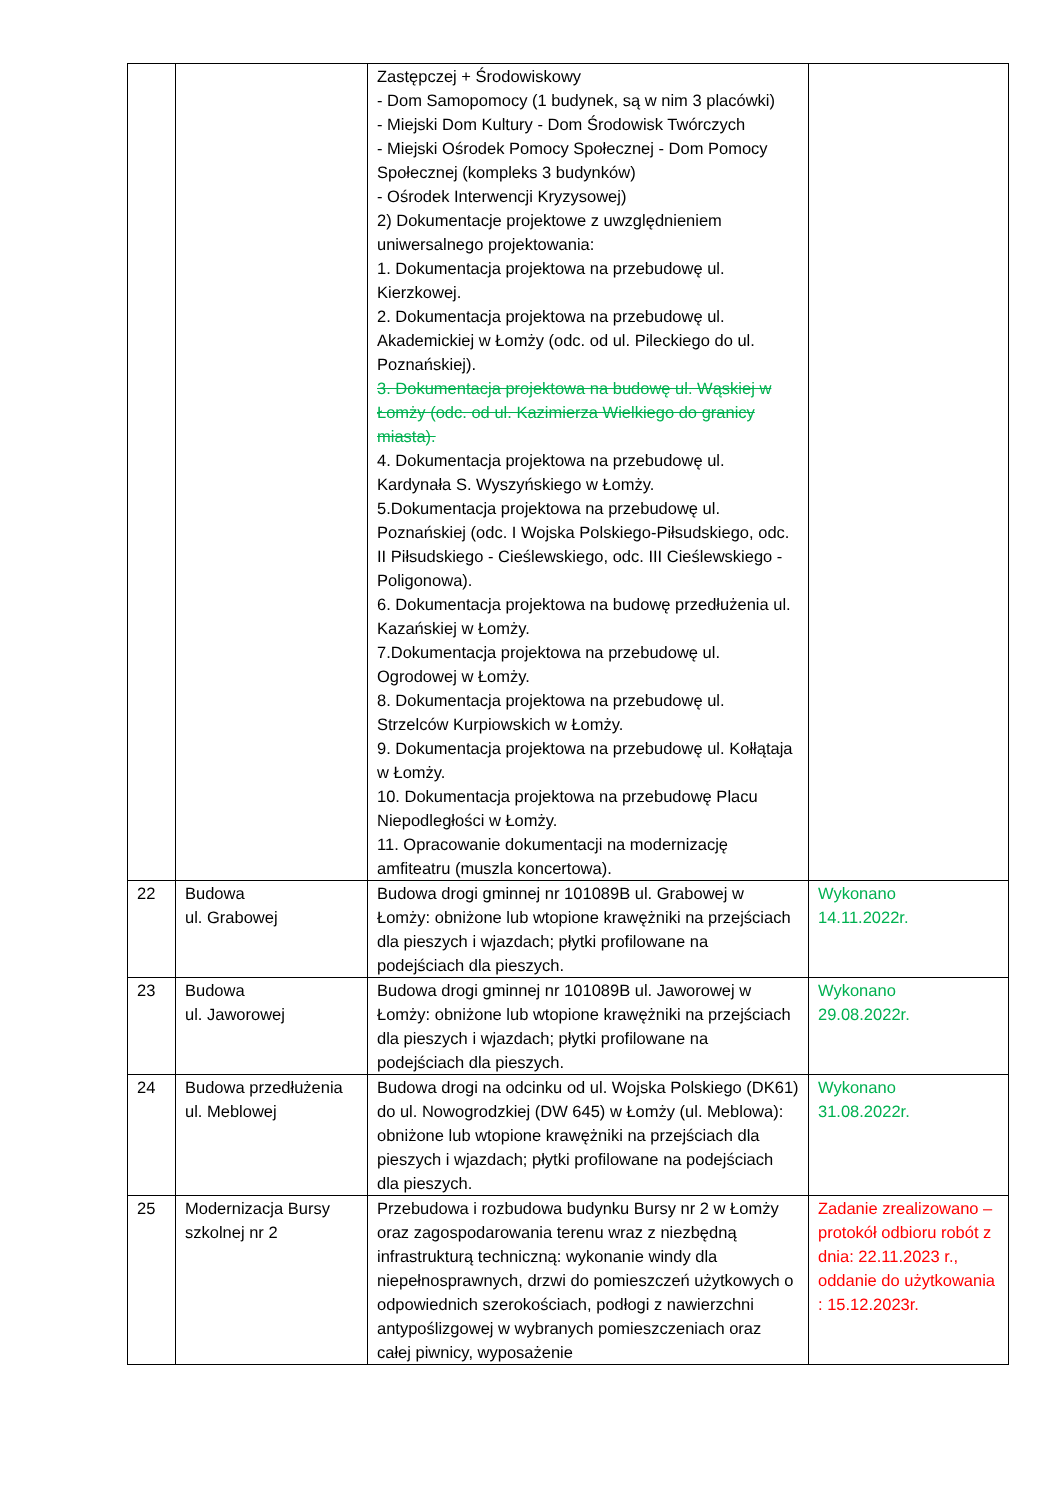| | | Zastępczej + Środowiskowy - Dom Samopomocy (1 budynek, są w nim 3 placówki) - Miejski Dom Kultury - Dom Środowisk Twórczych - Miejski Ośrodek Pomocy Społecznej - Dom Pomocy Społecznej (kompleks 3 budynków) - Ośrodek Interwencji Kryzysowej) 2) Dokumentacje projektowe z uwzględnieniem uniwersalnego projektowania: 1. Dokumentacja projektowa na przebudowę ul. Kierzkowej. 2. Dokumentacja projektowa na przebudowę ul. Akademickiej w Łomży (odc. od ul. Pileckiego do ul. Poznańskiej). 3. Dokumentacja projektowa na budowę ul. Wąskiej w Łomży (odc. od ul. Kazimierza Wielkiego do granicy miasta). 4. Dokumentacja projektowa na przebudowę ul. Kardynała S. Wyszyńskiego w Łomży. 5.Dokumentacja projektowa na przebudowę ul. Poznańskiej (odc. I Wojska Polskiego-Piłsudskiego, odc. II Piłsudskiego - Cieślewskiego, odc. III Cieślewskiego - Poligonowa). 6. Dokumentacja projektowa na budowę przedłużenia ul. Kazańskiej w Łomży. 7.Dokumentacja projektowa na przebudowę ul. Ogrodowej w Łomży. 8. Dokumentacja projektowa na przebudowę ul. Strzelców Kurpiowskich w Łomży. 9. Dokumentacja projektowa na przebudowę ul. Kołłątaja w Łomży. 10. Dokumentacja projektowa na przebudowę Placu Niepodległości w Łomży. 11. Opracowanie dokumentacji na modernizację amfiteatru (muszla koncertowa). | |
| 22 | Budowa ul. Grabowej | Budowa drogi gminnej nr 101089B ul. Grabowej w Łomży: obniżone lub wtopione krawężniki na przejściach dla pieszych i wjazdach; płytki profilowane na podejściach dla pieszych. | Wykonano 14.11.2022r. |
| 23 | Budowa ul. Jaworowej | Budowa drogi gminnej nr 101089B ul. Jaworowej w Łomży: obniżone lub wtopione krawężniki na przejściach dla pieszych i wjazdach; płytki profilowane na podejściach dla pieszych. | Wykonano 29.08.2022r. |
| 24 | Budowa przedłużenia ul. Meblowej | Budowa drogi na odcinku od ul. Wojska Polskiego (DK61) do ul. Nowogrodzkiej (DW 645) w Łomży (ul. Meblowa): obniżone lub wtopione krawężniki na przejściach dla pieszych i wjazdach; płytki profilowane na podejściach dla pieszych. | Wykonano 31.08.2022r. |
| 25 | Modernizacja Bursy szkolnej nr 2 | Przebudowa i rozbudowa budynku Bursy nr 2 w Łomży oraz zagospodarowania terenu wraz z niezbędną infrastrukturą techniczną: wykonanie windy dla niepełnosprawnych, drzwi do pomieszczeń użytkowych o odpowiednich szerokościach, podłogi z nawierzchni antypoślizgowej w wybranych pomieszczeniach oraz całej piwnicy, wyposażenie | Zadanie zrealizowano – protokół odbioru robót z dnia: 22.11.2023 r., oddanie do użytkowania : 15.12.2023r. |